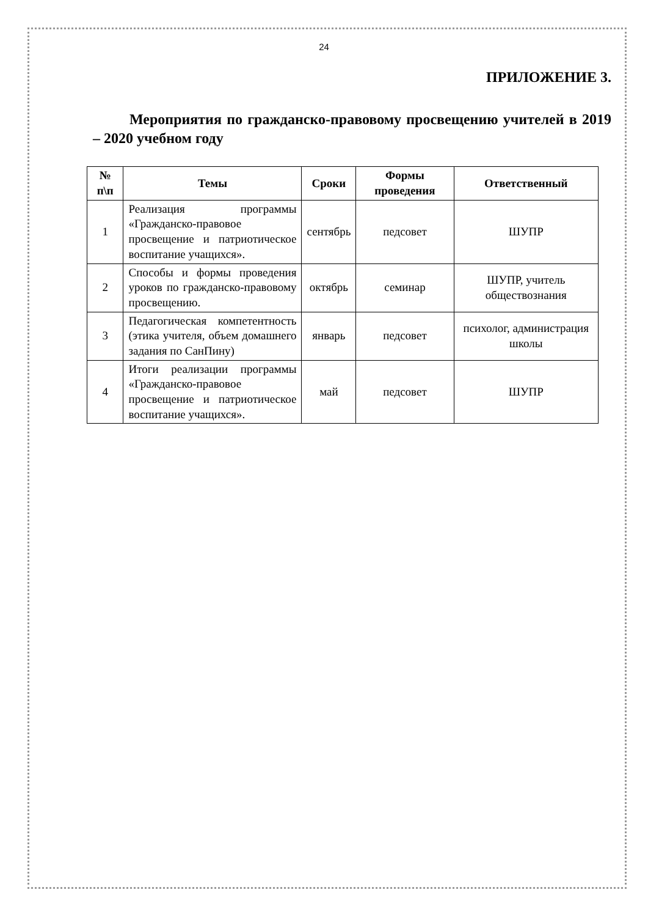24
ПРИЛОЖЕНИЕ 3.
Мероприятия по гражданско-правовому просвещению учителей в 2019 – 2020 учебном году
| № п\п | Темы | Сроки | Формы проведения | Ответственный |
| --- | --- | --- | --- | --- |
| 1 | Реализация программы «Гражданско-правовое просвещение и патриотическое воспитание учащихся». | сентябрь | педсовет | ШУПР |
| 2 | Способы и формы проведения уроков по гражданско-правовому просвещению. | октябрь | семинар | ШУПР, учитель обществознания |
| 3 | Педагогическая компетентность (этика учителя, объем домашнего задания по СанПину) | январь | педсовет | психолог, администрация школы |
| 4 | Итоги реализации программы «Гражданско-правовое просвещение и патриотическое воспитание учащихся». | май | педсовет | ШУПР |